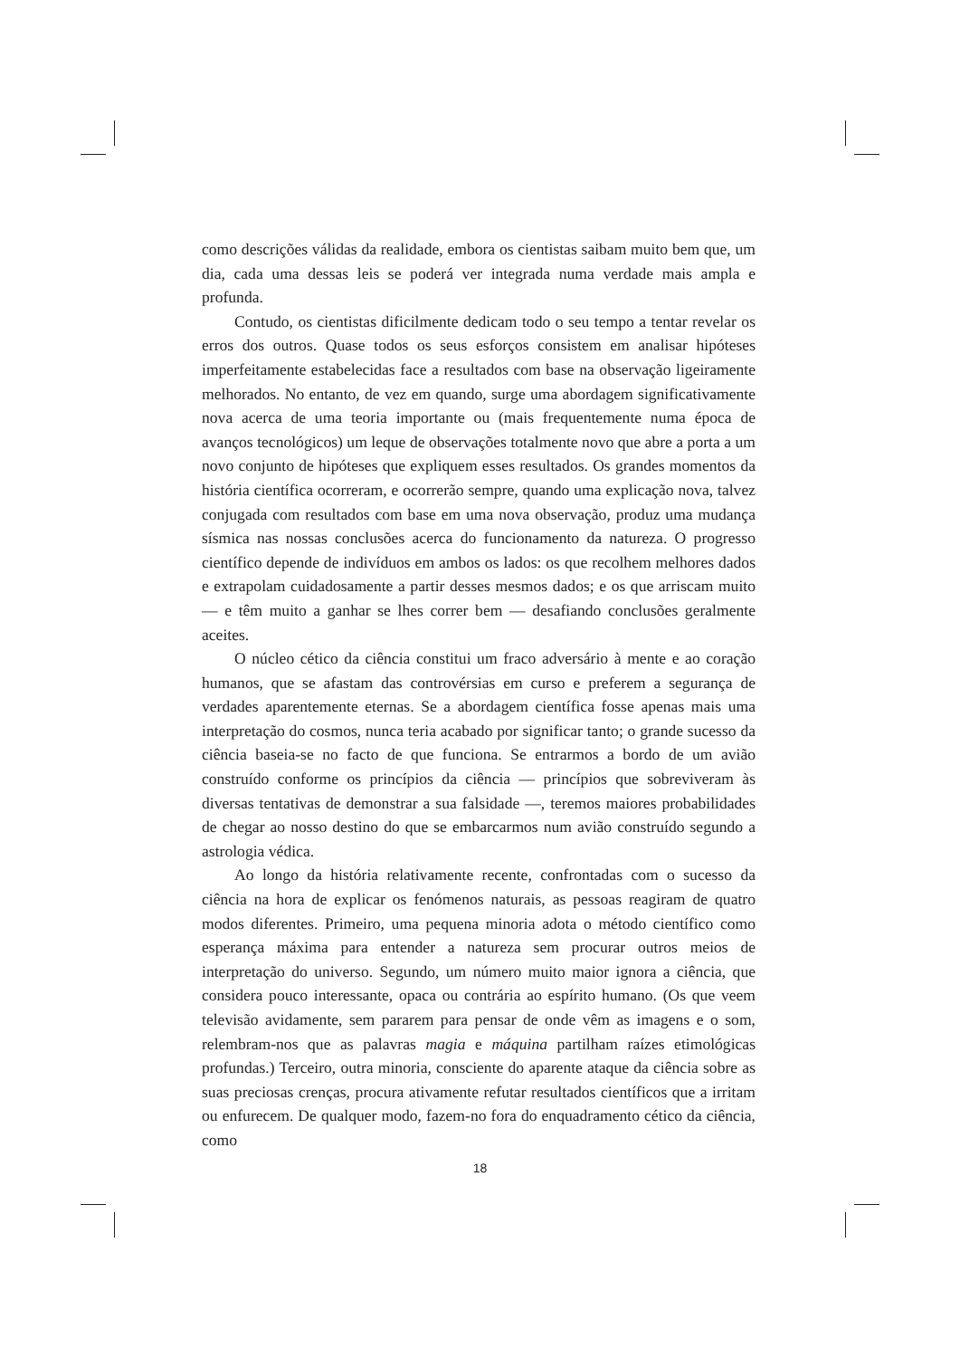como descrições válidas da realidade, embora os cientistas saibam muito bem que, um dia, cada uma dessas leis se poderá ver integrada numa verdade mais ampla e profunda.
Contudo, os cientistas dificilmente dedicam todo o seu tempo a tentar revelar os erros dos outros. Quase todos os seus esforços consistem em analisar hipóteses imperfeitamente estabelecidas face a resultados com base na observação ligeiramente melhorados. No entanto, de vez em quando, surge uma abordagem significativamente nova acerca de uma teoria importante ou (mais frequentemente numa época de avanços tecnológicos) um leque de observações totalmente novo que abre a porta a um novo conjunto de hipóteses que expliquem esses resultados. Os grandes momentos da história científica ocorreram, e ocorrerão sempre, quando uma explicação nova, talvez conjugada com resultados com base em uma nova observação, produz uma mudança sísmica nas nossas conclusões acerca do funcionamento da natureza. O progresso científico depende de indivíduos em ambos os lados: os que recolhem melhores dados e extrapolam cuidadosamente a partir desses mesmos dados; e os que arriscam muito — e têm muito a ganhar se lhes correr bem — desafiando conclusões geralmente aceites.
O núcleo cético da ciência constitui um fraco adversário à mente e ao coração humanos, que se afastam das controvérsias em curso e preferem a segurança de verdades aparentemente eternas. Se a abordagem científica fosse apenas mais uma interpretação do cosmos, nunca teria acabado por significar tanto; o grande sucesso da ciência baseia-se no facto de que funciona. Se entrarmos a bordo de um avião construído conforme os princípios da ciência — princípios que sobreviveram às diversas tentativas de demonstrar a sua falsidade —, teremos maiores probabilidades de chegar ao nosso destino do que se embarcarmos num avião construído segundo a astrologia védica.
Ao longo da história relativamente recente, confrontadas com o sucesso da ciência na hora de explicar os fenómenos naturais, as pessoas reagiram de quatro modos diferentes. Primeiro, uma pequena minoria adota o método científico como esperança máxima para entender a natureza sem procurar outros meios de interpretação do universo. Segundo, um número muito maior ignora a ciência, que considera pouco interessante, opaca ou contrária ao espírito humano. (Os que veem televisão avidamente, sem pararem para pensar de onde vêm as imagens e o som, relembram-nos que as palavras magia e máquina partilham raízes etimológicas profundas.) Terceiro, outra minoria, consciente do aparente ataque da ciência sobre as suas preciosas crenças, procura ativamente refutar resultados científicos que a irritam ou enfurecem. De qualquer modo, fazem-no fora do enquadramento cético da ciência, como
18